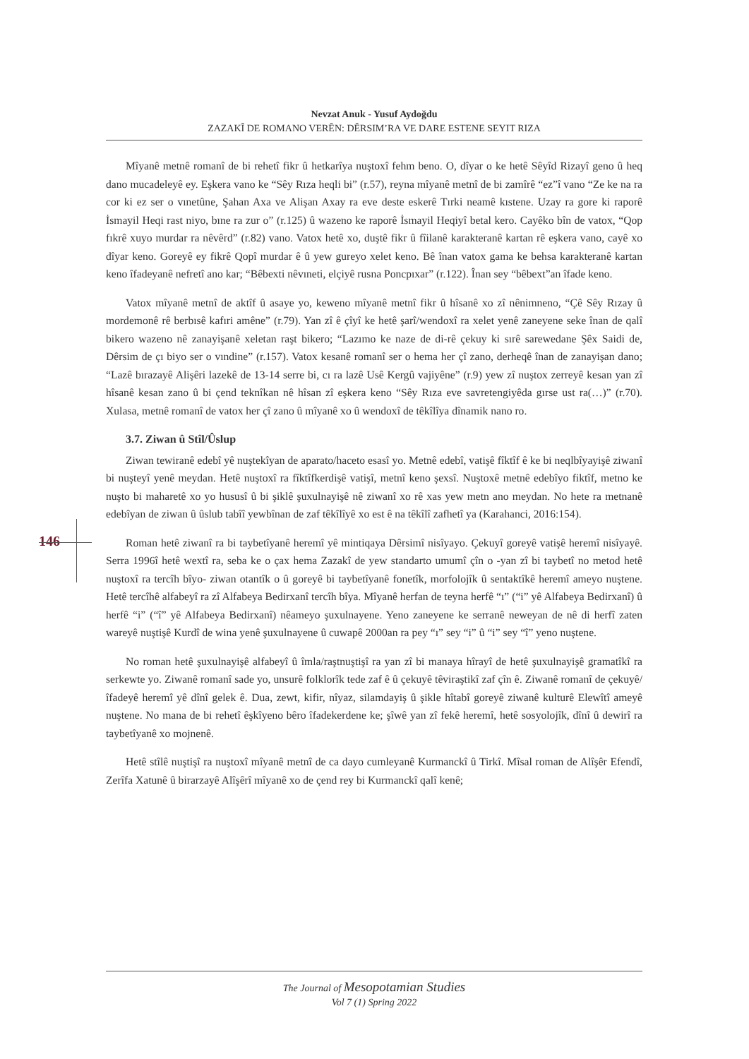Nevzat Anuk - Yusuf Aydoğdu
ZAZAKÎ DE ROMANO VERÊN: DÊRSIM’RA VE DARE ESTENE SEYIT RIZA
Mîyanê metnê romanî de bi rehetî fikr û hetkarîya nuştoxî fehm beno. O, dîyar o ke hetê Sêyîd Rizayî geno û heq dano mucadeleyê ey. Eşkera vano ke “Sêy Rıza heqli bi” (r.57), reyna mîyanê metnî de bi zamîrê “ez”î vano “Ze ke na ra cor ki ez ser o vınetûne, Şahan Axa ve Alişan Axay ra eve deste eskerê Tırki neamê kıstene. Uzay ra gore ki raporê İsmayil Heqi rast niyo, bıne ra zur o” (r.125) û wazeno ke raporê İsmayil Heqiyî betal kero. Cayêko bîn de vatox, “Qop fıkrê xuyo murdar ra nêvêrd” (r.82) vano. Vatox hetê xo, duştê fikr û fîilanê karakteranê kartan rê eşkera vano, cayê xo dîyar keno. Goreyê ey fikrê Qopî murdar ê û yew gureyo xelet keno. Bê înan vatox gama ke behsa karakteranê kartan keno îfadeyanê nefretî ano kar; “Bêbexti nêvıneti, elçiyê rusna Poncpıxar” (r.122). Înan sey “bêbext”an îfade keno.
Vatox mîyanê metnî de aktîf û asaye yo, keweno mîyanê metnî fikr û hîsanê xo zî nênimneno, “Çê Sêy Rızay û mordemonê rê berbısê kafıri amêne” (r.79). Yan zî ê çîyî ke hetê şarî/wendoxî ra xelet yenê zaneyene seke înan de qalî bikero wazeno nê zanayişanê xeletan raşt bikero; “Lazımo ke naze de di-rê çekuy ki sırê sarewedane Şêx Saidi de, Dêrsim de çı biyo ser o vındine” (r.157). Vatox kesanê romanî ser o hema her çî zano, derheqê înan de zanayişan dano; “Lazê bırazayê Alişêri lazekê de 13-14 serre bi, cı ra lazê Usê Kergû vajiyêne” (r.9) yew zî nuştox zerreyê kesan yan zî hîsanê kesan zano û bi çend teknîkan nê hîsan zî eşkera keno “Sêy Rıza eve savretengiyêda gırse ust ra(…)” (r.70). Xulasa, metnê romanî de vatox her çî zano û mîyanê xo û wendoxî de têkîlîya dînamik nano ro.
3.7. Ziwan û Stîl/Ûslup
Ziwan tewiranê edebî yê nuştekîyan de aparato/haceto esasî yo. Metnê edebî, vatişê fîktîf ê ke bi neqlbîyayişê ziwanî bi nuşteyî yenê meydan. Hetê nuştoxî ra fîktîfkerdişê vatişî, metnî keno şexsî. Nuştoxê metnê edebîyo fiktîf, metno ke nuşto bi maharetê xo yo hususî û bi şiklê şuxulnayişê nê ziwanî xo rê xas yew metn ano meydan. No hete ra metnanê edebîyan de ziwan û ûslub tabîî yewbînan de zaf têkîlîyê xo est ê na têkîlî zafhetî ya (Karahanci, 2016:154).
Roman hetê ziwanî ra bi taybetîyanê heremî yê mintiqaya Dêrsimî nisîyayo. Çekuyî goreyê vatişê heremî nisîyayê. Serra 1996î hetê wextî ra, seba ke o çax hema Zazakî de yew standarto umumî çîn o -yan zî bi taybetî no metod hetê nuştoxî ra tercîh bîyo- ziwan otantîk o û goreyê bi taybetîyanê fonetîk, morfolojîk û sentaktîkê heremî ameyo nuştene. Hetê tercîhê alfabeyî ra zî Alfabeya Bedirxanî tercîh bîya. Mîyanê herfan de teyna herfê “ı” (“i” yê Alfabeya Bedirxanî) û herfê “i” (“î” yê Alfabeya Bedirxanî) nêameyo şuxulnayene. Yeno zaneyene ke serranê neweyan de nê di herfî zaten wareyê nuştişê Kurdî de wina yenê şuxulnayene û cuwapê 2000an ra pey “ı” sey “i” û “i” sey “î” yeno nuştene.
No roman hetê şuxulnayişê alfabeyî û îmla/raştnuştişî ra yan zî bi manaya hîrayî de hetê şuxulnayişê gramatîkî ra serkewte yo. Ziwanê romanî sade yo, unsurê folklorîk tede zaf ê û çekuyê têviraştikî zaf çîn ê. Ziwanê romanî de çekuyê/îfadeyê heremî yê dînî gelek ê. Dua, zewt, kifir, nîyaz, silamdayiş û şikle hîtabî goreyê ziwanê kulturê Elewîtî ameyê nuştene. No mana de bi rehetî êşkîyeno bêro îfadekerdene ke; şîwê yan zî fekê heremî, hetê sosyolojîk, dînî û dewirî ra taybetîyanê xo mojnenê.
Hetê stîlê nuştişî ra nuştoxî mîyanê metnî de ca dayo cumleyanê Kurmanckî û Tirkî. Mîsal roman de Alîşêr Efendî, Zerîfa Xatunê û birarzayê Alîşêrî mîyanê xo de çend rey bi Kurmanckî qalî kenê;
146
The Journal of Mesopotamian Studies
Vol 7 (1) Spring 2022